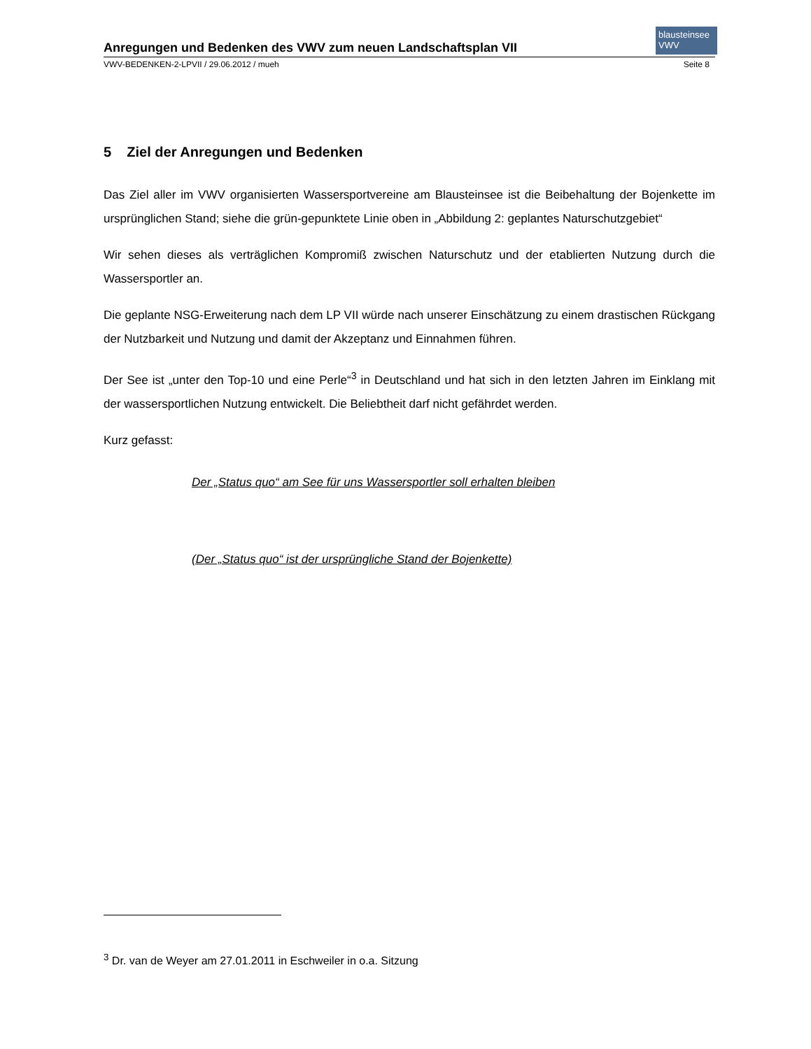blausteinsee VWV
Anregungen und Bedenken des VWV zum neuen Landschaftsplan VII
VWV-BEDENKEN-2-LPVII / 29.06.2012 / mueh Seite 8
5 Ziel der Anregungen und Bedenken
Das Ziel aller im VWV organisierten Wassersportvereine am Blausteinsee ist die Beibehaltung der Bojenkette im ursprünglichen Stand; siehe die grün-gepunktete Linie oben in „Abbildung 2: geplantes Naturschutzgebiet“
Wir sehen dieses als verträglichen Kompromiß zwischen Naturschutz und der etablierten Nutzung durch die Wassersportler an.
Die geplante NSG-Erweiterung nach dem LP VII würde nach unserer Einschätzung zu einem drastischen Rückgang der Nutzbarkeit und Nutzung und damit der Akzeptanz und Einnahmen führen.
Der See ist „unter den Top-10 und eine Perle“<sup>3</sup> in Deutschland und hat sich in den letzten Jahren im Einklang mit der wassersportlichen Nutzung entwickelt. Die Beliebtheit darf nicht gefährdet werden.
Kurz gefasst:
Der „Status quo“ am See für uns Wassersportler soll erhalten bleiben
(Der „Status quo“ ist der ursprüngliche Stand der Bojenkette)
<sup>3</sup> Dr. van de Weyer am 27.01.2011 in Eschweiler in o.a. Sitzung